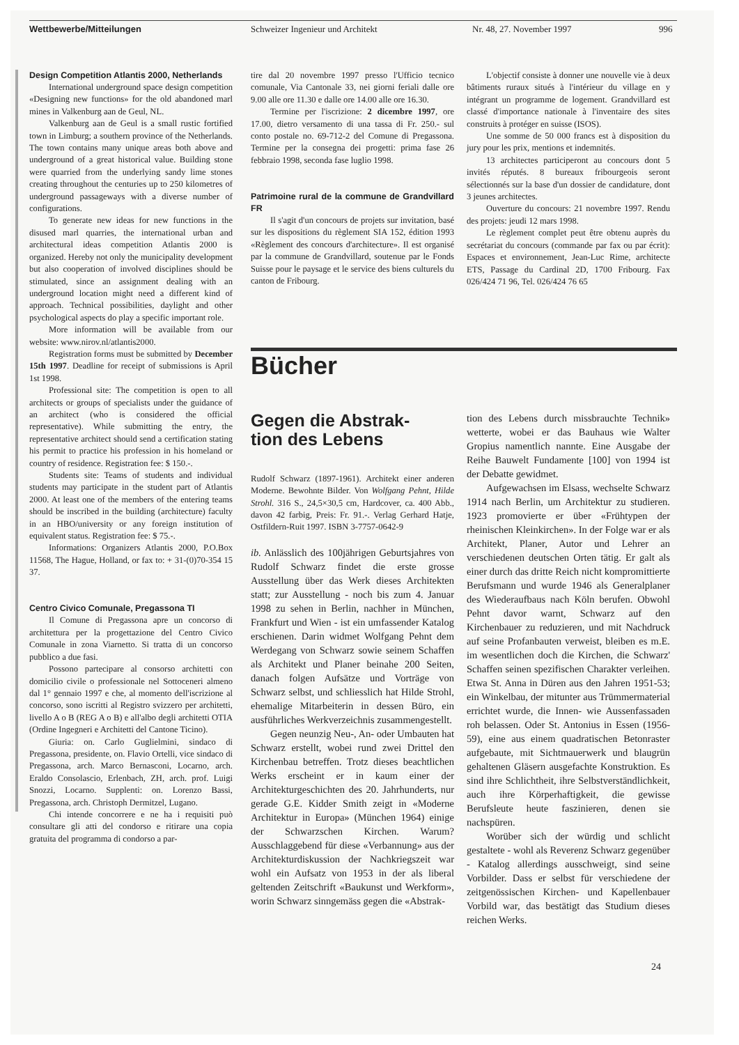Wettbewerbe/Mitteilungen Schweizer Ingenieur und Architekt Nr. 48, 27. November 1997 996
Design Competition Atlantis 2000, Netherlands
International underground space design competition «Designing new functions» for the old abandoned marl mines in Valkenburg aan de Geul, NL.
Valkenburg aan de Geul is a small rustic fortified town in Limburg; a southern province of the Netherlands. The town contains many unique areas both above and underground of a great historical value. Building stone were quarried from the underlying sandy lime stones creating throughout the centuries up to 250 kilometres of underground passageways with a diverse number of configurations.
To generate new ideas for new functions in the disused marl quarries, the international urban and architectural ideas competition Atlantis 2000 is organized. Hereby not only the municipality development but also cooperation of involved disciplines should be stimulated, since an assignment dealing with an underground location might need a different kind of approach. Technical possibilities, daylight and other psychological aspects do play a specific important role.
More information will be available from our website: www.nirov.nl/atlantis2000.
Registration forms must be submitted by December 15th 1997. Deadline for receipt of submissions is April 1st 1998.
Professional site: The competition is open to all architects or groups of specialists under the guidance of an architect (who is considered the official representative). While submitting the entry, the representative architect should send a certification stating his permit to practice his profession in his homeland or country of residence. Registration fee: $ 150.-.
Students site: Teams of students and individual students may participate in the student part of Atlantis 2000. At least one of the members of the entering teams should be inscribed in the building (architecture) faculty in an HBO/university or any foreign institution of equivalent status. Registration fee: $ 75.-.
Informations: Organizers Atlantis 2000, P.O.Box 11568, The Hague, Holland, or fax to: + 31-(0)70-354 15 37.
Centro Civico Comunale, Pregassona TI
Il Comune di Pregassona apre un concorso di architettura per la progettazione del Centro Civico Comunale in zona Viarnetto. Si tratta di un concorso pubblico a due fasi.
Possono partecipare al consorso architetti con domicilio civile o professionale nel Sottoceneri almeno dal 1° gennaio 1997 e che, al momento dell'iscrizione al concorso, sono iscritti al Registro svizzero per architetti, livello A o B (REG A o B) e all'albo degli architetti OTIA (Ordine Ingegneri e Architetti del Cantone Ticino).
Giuria: on. Carlo Guglielmini, sindaco di Pregassona, presidente, on. Flavio Ortelli, vice sindaco di Pregassona, arch. Marco Bernasconi, Locarno, arch. Eraldo Consolascio, Erlenbach, ZH, arch. prof. Luigi Snozzi, Locarno. Supplenti: on. Lorenzo Bassi, Pregassona, arch. Christoph Dermitzel, Lugano.
Chi intende concorrere e ne ha i requisiti può consultare gli atti del condorso e ritirare una copia gratuita del programma di condorso a par-
tire dal 20 novembre 1997 presso l'Ufficio tecnico comunale, Via Cantonale 33, nei giorni feriali dalle ore 9.00 alle ore 11.30 e dalle ore 14.00 alle ore 16.30.
Termine per l'iscrizione: 2 dicembre 1997, ore 17.00, dietro versamento di una tassa di Fr. 250.- sul conto postale no. 69-712-2 del Comune di Pregassona. Termine per la consegna dei progetti: prima fase 26 febbraio 1998, seconda fase luglio 1998.
Patrimoine rural de la commune de Grandvillard FR
Il s'agit d'un concours de projets sur invitation, basé sur les dispositions du règlement SIA 152, édition 1993 «Règlement des concours d'architecture». Il est organisé par la commune de Grandvillard, soutenue par le Fonds Suisse pour le paysage et le service des biens culturels du canton de Fribourg.
L'objectif consiste à donner une nouvelle vie à deux bâtiments ruraux situés à l'intérieur du village en y intégrant un programme de logement. Grandvillard est classé d'importance nationale à l'inventaire des sites construits à protéger en suisse (ISOS).
Une somme de 50 000 francs est à disposition du jury pour les prix, mentions et indemnités.
13 architectes participeront au concours dont 5 invités réputés. 8 bureaux fribourgeois seront sélectionnés sur la base d'un dossier de candidature, dont 3 jeunes architectes.
Ouverture du concours: 21 novembre 1997. Rendu des projets: jeudi 12 mars 1998.
Le règlement complet peut être obtenu auprès du secrétariat du concours (commande par fax ou par écrit): Espaces et environnement, Jean-Luc Rime, architecte ETS, Passage du Cardinal 2D, 1700 Fribourg. Fax 026/424 71 96, Tel. 026/424 76 65
Bücher
Gegen die Abstrak-
tion des Lebens
Rudolf Schwarz (1897-1961). Architekt einer anderen Moderne. Bewohnte Bilder. Von Wolfgang Pehnt, Hilde Strohl. 316 S., 24,5×30,5 cm, Hardcover, ca. 400 Abb., davon 42 farbig, Preis: Fr. 91.-. Verlag Gerhard Hatje, Ostfildern-Ruit 1997. ISBN 3-7757-0642-9
ib. Anlässlich des 100jährigen Geburtsjahres von Rudolf Schwarz findet die erste grosse Ausstellung über das Werk dieses Architekten statt; zur Ausstellung - noch bis zum 4. Januar 1998 zu sehen in Berlin, nachher in München, Frankfurt und Wien - ist ein umfassender Katalog erschienen. Darin widmet Wolfgang Pehnt dem Werdegang von Schwarz sowie seinem Schaffen als Architekt und Planer beinahe 200 Seiten, danach folgen Aufsätze und Vorträge von Schwarz selbst, und schliesslich hat Hilde Strohl, ehemalige Mitarbeiterin in dessen Büro, ein ausführliches Werkverzeichnis zusammengestellt.
Gegen neunzig Neu-, An- oder Umbauten hat Schwarz erstellt, wobei rund zwei Drittel den Kirchenbau betreffen. Trotz dieses beachtlichen Werks erscheint er in kaum einer der Architekturgeschichten des 20. Jahrhunderts, nur gerade G.E. Kidder Smith zeigt in «Moderne Architektur in Europa» (München 1964) einige der Schwarzschen Kirchen. Warum? Ausschlaggebend für diese «Verbannung» aus der Architekturdiskussion der Nachkriegszeit war wohl ein Aufsatz von 1953 in der als liberal geltenden Zeitschrift «Baukunst und Werkform», worin Schwarz sinngemäss gegen die «Abstrak-
tion des Lebens durch missbrauchte Technik» wetterte, wobei er das Bauhaus wie Walter Gropius namentlich nannte. Eine Ausgabe der Reihe Bauwelt Fundamente [100] von 1994 ist der Debatte gewidmet.
Aufgewachsen im Elsass, wechselte Schwarz 1914 nach Berlin, um Architektur zu studieren. 1923 promovierte er über «Frühtypen der rheinischen Kleinkirchen». In der Folge war er als Architekt, Planer, Autor und Lehrer an verschiedenen deutschen Orten tätig. Er galt als einer durch das dritte Reich nicht kompromittierte Berufsmann und wurde 1946 als Generalplaner des Wiederaufbaus nach Köln berufen. Obwohl Pehnt davor warnt, Schwarz auf den Kirchenbauer zu reduzieren, und mit Nachdruck auf seine Profanbauten verweist, bleiben es m.E. im wesentlichen doch die Kirchen, die Schwarz' Schaffen seinen spezifischen Charakter verleihen. Etwa St. Anna in Düren aus den Jahren 1951-53; ein Winkelbau, der mitunter aus Trümmermaterial errichtet wurde, die Innen- wie Aussenfassaden roh belassen. Oder St. Antonius in Essen (1956-59), eine aus einem quadratischen Betonraster aufgebaute, mit Sichtmauerwerk und blaugrün gehaltenen Gläsern ausgefachte Konstruktion. Es sind ihre Schlichtheit, ihre Selbstverständlichkeit, auch ihre Körperhaftigkeit, die gewisse Berufsleute heute faszinieren, denen sie nachspüren.
Worüber sich der würdig und schlicht gestaltete - wohl als Reverenz Schwarz gegenüber - Katalog allerdings ausschweigt, sind seine Vorbilder. Dass er selbst für verschiedene der zeitgenössischen Kirchen- und Kapellenbauer Vorbild war, das bestätigt das Studium dieses reichen Werks.
24